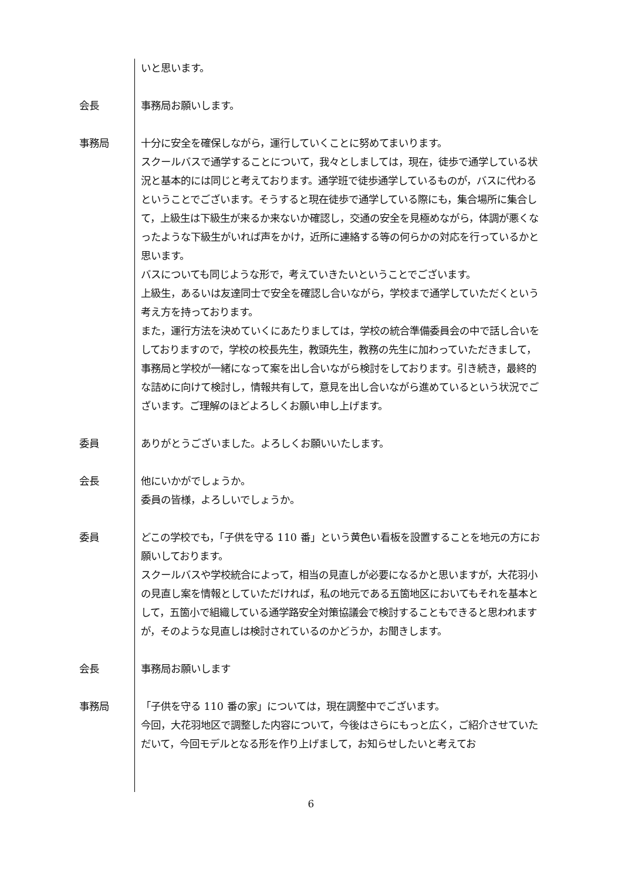いと思います。
会長 事務局お願いします。
事務局 十分に安全を確保しながら，運行していくことに努めてまいります。
スクールバスで通学することについて，我々としましては，現在，徒歩で通学している状況と基本的には同じと考えております。通学班で徒歩通学しているものが，バスに代わるということでございます。そうすると現在徒歩で通学している際にも，集合場所に集合して，上級生は下級生が来るか来ないか確認し，交通の安全を見極めながら，体調が悪くなったような下級生がいれば声をかけ，近所に連絡する等の何らかの対応を行っているかと思います。
バスについても同じような形で，考えていきたいということでございます。
上級生，あるいは友達同士で安全を確認し合いながら，学校まで通学していただくという考え方を持っております。
また，運行方法を決めていくにあたりましては，学校の統合準備委員会の中で話し合いをしておりますので，学校の校長先生，教頭先生，教務の先生に加わっていただきまして，事務局と学校が一緒になって案を出し合いながら検討をしております。引き続き，最終的な詰めに向けて検討し，情報共有して，意見を出し合いながら進めているという状況でございます。ご理解のほどよろしくお願い申し上げます。
委員 ありがとうございました。よろしくお願いいたします。
会長 他にいかがでしょうか。
委員の皆様，よろしいでしょうか。
委員 どこの学校でも，「子供を守る 110 番」という黄色い看板を設置することを地元の方にお願いしております。
スクールバスや学校統合によって，相当の見直しが必要になるかと思いますが，大花羽小の見直し案を情報としていただければ，私の地元である五箇地区においてもそれを基本として，五箇小で組織している通学路安全対策協議会で検討することもできると思われますが，そのような見直しは検討されているのかどうか，お聞きします。
会長 事務局お願いします
事務局 「子供を守る 110 番の家」については，現在調整中でございます。
今回，大花羽地区で調整した内容について，今後はさらにもっと広く，ご紹介させていただいて，今回モデルとなる形を作り上げまして，お知らせしたいと考えてお
6